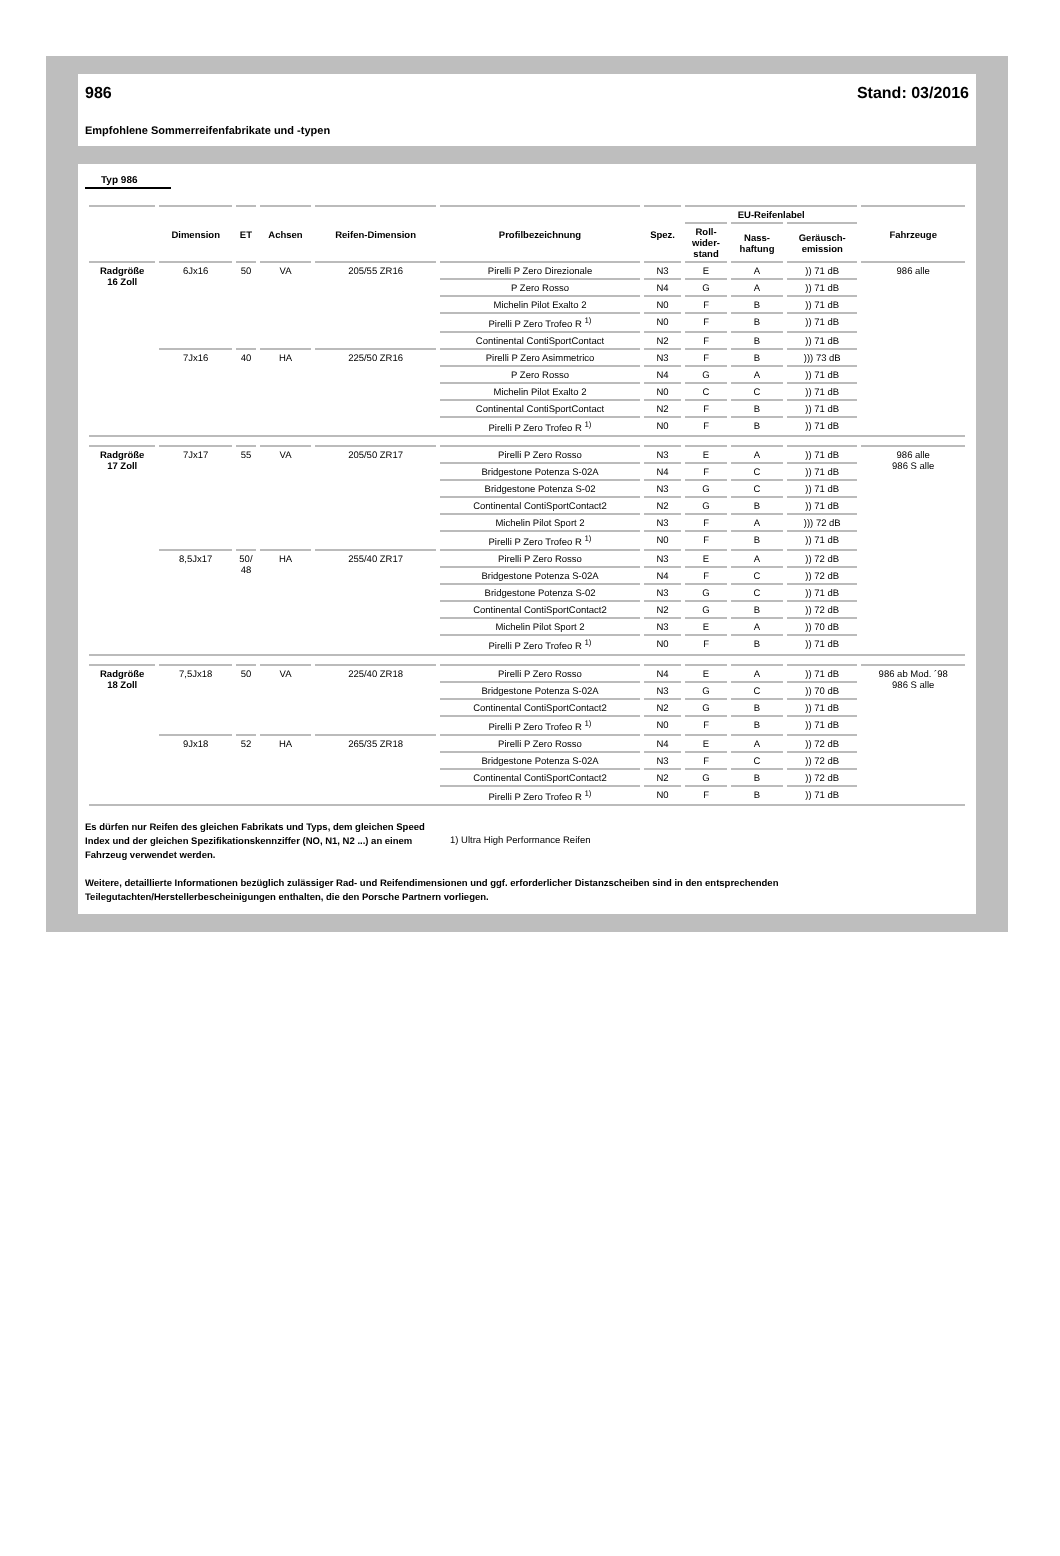986 Stand: 03/2016
Empfohlene Sommerreifenfabrikate und -typen
Typ 986
| | Dimension | ET | Achsen | Reifen-Dimension | Profilbezeichnung | Spez. | EU-Reifenlabel | | | Fahrzeuge |
| --- | --- | --- | --- | --- | --- | --- | --- | --- | --- | --- |
| | | | | | | | Roll- wider- stand | Nass- haftung | Geräusch- emission | |
| Radgröße 16 Zoll | 6Jx16 | 50 | VA | 205/55 ZR16 | Pirelli P Zero Direzionale | N3 | E | A | )) 71 dB | 986 alle |
| | | | | | P Zero Rosso | N4 | G | A | )) 71 dB | |
| | | | | | Michelin Pilot Exalto 2 | N0 | F | B | )) 71 dB | |
| | | | | | Pirelli P Zero Trofeo R <sup>1)</sup> | N0 | F | B | )) 71 dB | |
| | | | | | Continental ContiSportContact | N2 | F | B | )) 71 dB | |
| | 7Jx16 | 40 | HA | 225/50 ZR16 | Pirelli P Zero Asimmetrico | N3 | F | B | ))) 73 dB | |
| | | | | | P Zero Rosso | N4 | G | A | )) 71 dB | |
| | | | | | Michelin Pilot Exalto 2 | N0 | C | C | )) 71 dB | |
| | | | | | Continental ContiSportContact | N2 | F | B | )) 71 dB | |
| | | | | | Pirelli P Zero Trofeo R <sup>1)</sup> | N0 | F | B | )) 71 dB | |
| Radgröße 17 Zoll | 7Jx17 | 55 | VA | 205/50 ZR17 | Pirelli P Zero Rosso | N3 | E | A | )) 71 dB | 986 alle 986 S alle |
| | | | | | Bridgestone Potenza S-02A | N4 | F | C | )) 71 dB | |
| | | | | | Bridgestone Potenza S-02 | N3 | G | C | )) 71 dB | |
| | | | | | Continental ContiSportContact2 | N2 | G | B | )) 71 dB | |
| | | | | | Michelin Pilot Sport 2 | N3 | F | A | ))) 72 dB | |
| | | | | | Pirelli P Zero Trofeo R <sup>1)</sup> | N0 | F | B | )) 71 dB | |
| | 8,5Jx17 | 50/ 48 | HA | 255/40 ZR17 | Pirelli P Zero Rosso | N3 | E | A | )) 72 dB | |
| | | | | | Bridgestone Potenza S-02A | N4 | F | C | )) 72 dB | |
| | | | | | Bridgestone Potenza S-02 | N3 | G | C | )) 71 dB | |
| | | | | | Continental ContiSportContact2 | N2 | G | B | )) 72 dB | |
| | | | | | Michelin Pilot Sport 2 | N3 | E | A | )) 70 dB | |
| | | | | | Pirelli P Zero Trofeo R <sup>1)</sup> | N0 | F | B | )) 71 dB | |
| Radgröße 18 Zoll | 7,5Jx18 | 50 | VA | 225/40 ZR18 | Pirelli P Zero Rosso | N4 | E | A | )) 71 dB | 986 ab Mod. ´98 986 S alle |
| | | | | | Bridgestone Potenza S-02A | N3 | G | C | )) 70 dB | |
| | | | | | Continental ContiSportContact2 | N2 | G | B | )) 71 dB | |
| | | | | | Pirelli P Zero Trofeo R <sup>1)</sup> | N0 | F | B | )) 71 dB | |
| | 9Jx18 | 52 | HA | 265/35 ZR18 | Pirelli P Zero Rosso | N4 | E | A | )) 72 dB | |
| | | | | | Bridgestone Potenza S-02A | N3 | F | C | )) 72 dB | |
| | | | | | Continental ContiSportContact2 | N2 | G | B | )) 72 dB | |
| | | | | | Pirelli P Zero Trofeo R <sup>1)</sup> | N0 | F | B | )) 71 dB | |
Es dürfen nur Reifen des gleichen Fabrikats und Typs, dem gleichen Speed Index und der gleichen Spezifikationskennziffer (NO, N1, N2 ...) an einem Fahrzeug verwendet werden.
1) Ultra High Performance Reifen
Weitere, detaillierte Informationen bezüglich zulässiger Rad- und Reifendimensionen und ggf. erforderlicher Distanzscheiben sind in den entsprechenden Teilegutachten/Herstellerbescheinigungen enthalten, die den Porsche Partnern vorliegen.